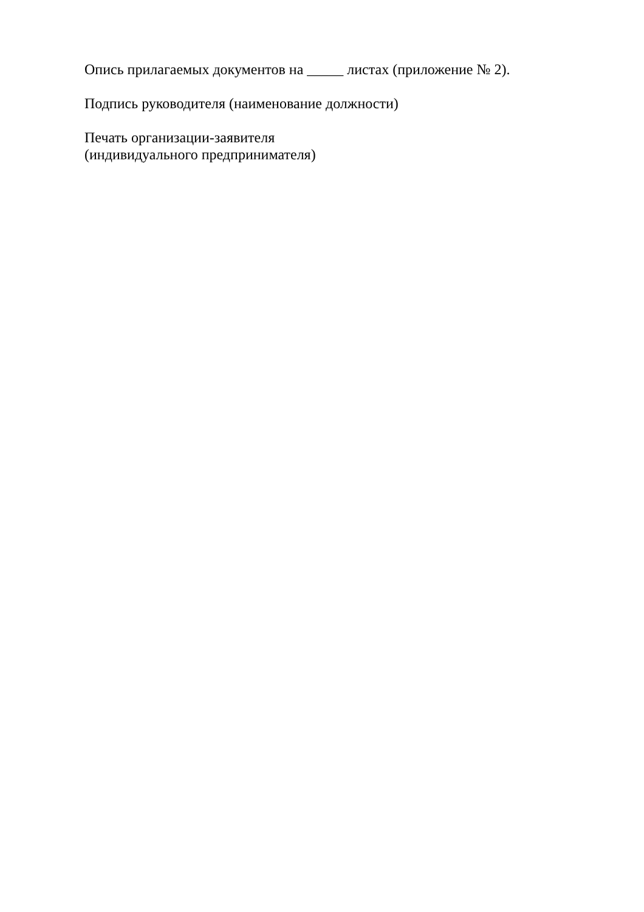Опись прилагаемых документов на _____ листах (приложение № 2).
Подпись руководителя (наименование должности)
Печать организации-заявителя
(индивидуального предпринимателя)